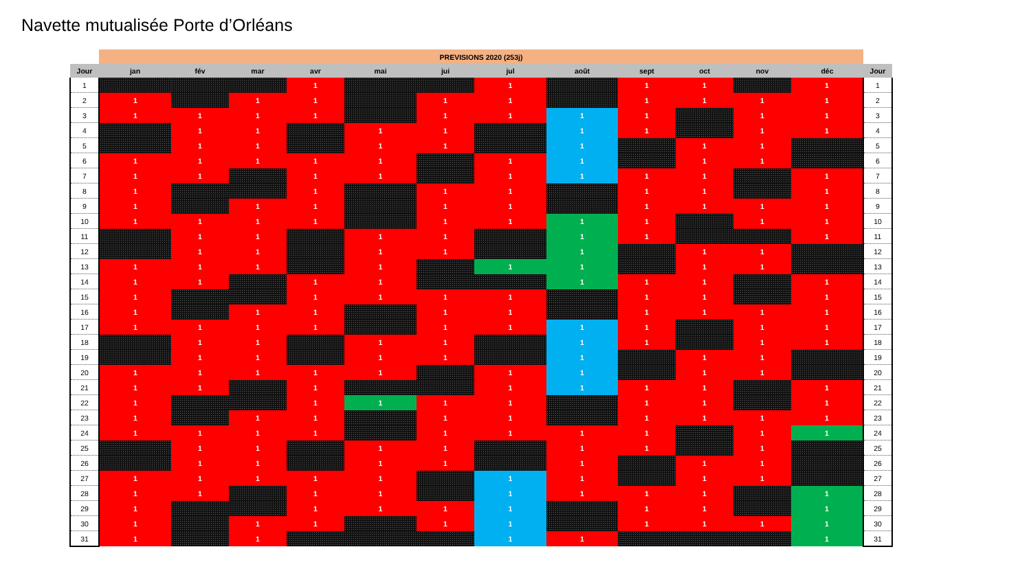Navette mutualisée Porte d’Orléans
| | PREVISIONS 2020 (253j) | | | | | | | | | | | | |
| Jour | jan | fév | mar | avr | mai | jui | jul | août | sept | oct | nov | déc | Jour |
| 1 | | | | 1 | | | 1 | | 1 | 1 | | 1 | 1 |
| 2 | 1 | | 1 | 1 | | 1 | 1 | | 1 | 1 | 1 | 1 | 2 |
| 3 | 1 | 1 | 1 | 1 | | 1 | 1 | 1 | 1 | | 1 | 1 | 3 |
| 4 | | 1 | 1 | | 1 | 1 | | 1 | 1 | | 1 | 1 | 4 |
| 5 | | 1 | 1 | | 1 | 1 | | 1 | | 1 | 1 | | 5 |
| 6 | 1 | 1 | 1 | 1 | 1 | | 1 | 1 | | 1 | 1 | | 6 |
| 7 | 1 | 1 | | 1 | 1 | | 1 | 1 | 1 | 1 | | 1 | 7 |
| 8 | 1 | | | 1 | | 1 | 1 | | 1 | 1 | | 1 | 8 |
| 9 | 1 | | 1 | 1 | | 1 | 1 | | 1 | 1 | 1 | 1 | 9 |
| 10 | 1 | 1 | 1 | 1 | | 1 | 1 | 1 | 1 | | 1 | 1 | 10 |
| 11 | | 1 | 1 | | 1 | 1 | | 1 | 1 | | | 1 | 11 |
| 12 | | 1 | 1 | | 1 | 1 | | 1 | | 1 | 1 | | 12 |
| 13 | 1 | 1 | 1 | | 1 | | 1 | 1 | | 1 | 1 | | 13 |
| 14 | 1 | 1 | | 1 | 1 | | | 1 | 1 | 1 | | 1 | 14 |
| 15 | 1 | | | 1 | 1 | 1 | 1 | | 1 | 1 | | 1 | 15 |
| 16 | 1 | | 1 | 1 | | 1 | 1 | | 1 | 1 | 1 | 1 | 16 |
| 17 | 1 | 1 | 1 | 1 | | 1 | 1 | 1 | 1 | | 1 | 1 | 17 |
| 18 | | 1 | 1 | | 1 | 1 | | 1 | 1 | | 1 | 1 | 18 |
| 19 | | 1 | 1 | | 1 | 1 | | 1 | | 1 | 1 | | 19 |
| 20 | 1 | 1 | 1 | 1 | 1 | | 1 | 1 | | 1 | 1 | | 20 |
| 21 | 1 | 1 | | 1 | | | 1 | 1 | 1 | 1 | | 1 | 21 |
| 22 | 1 | | | 1 | 1 | 1 | 1 | | 1 | 1 | | 1 | 22 |
| 23 | 1 | | 1 | 1 | | 1 | 1 | | 1 | 1 | 1 | 1 | 23 |
| 24 | 1 | 1 | 1 | 1 | | 1 | 1 | 1 | 1 | | 1 | 1 | 24 |
| 25 | | 1 | 1 | | 1 | 1 | | 1 | 1 | | 1 | | 25 |
| 26 | | 1 | 1 | | 1 | 1 | | 1 | | 1 | 1 | | 26 |
| 27 | 1 | 1 | 1 | 1 | 1 | | 1 | 1 | | 1 | 1 | | 27 |
| 28 | 1 | 1 | | 1 | 1 | | 1 | 1 | 1 | 1 | | 1 | 28 |
| 29 | 1 | | | 1 | 1 | 1 | 1 | | 1 | 1 | | 1 | 29 |
| 30 | 1 | | 1 | 1 | | 1 | 1 | | 1 | 1 | 1 | 1 | 30 |
| 31 | 1 | | 1 | | | | 1 | 1 | | | | 1 | 31 |